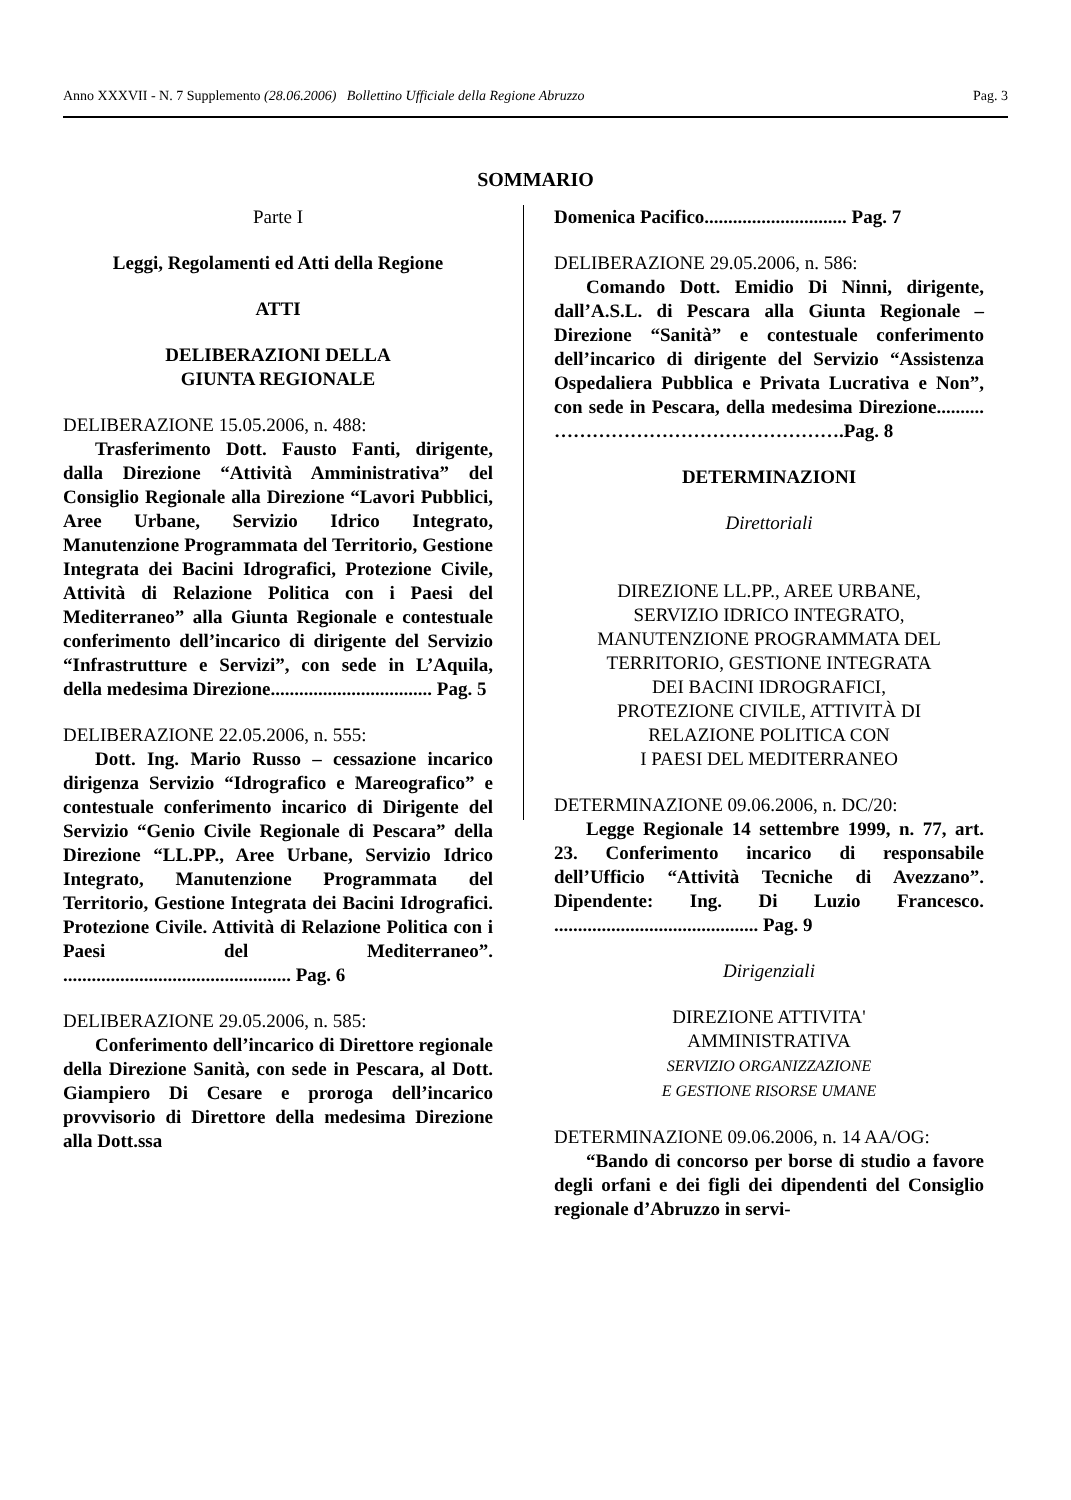Anno XXXVII - N. 7 Supplemento (28.06.2006) Bollettino Ufficiale della Regione Abruzzo Pag. 3
SOMMARIO
Parte I
Leggi, Regolamenti ed Atti della Regione
ATTI
DELIBERAZIONI DELLA
GIUNTA REGIONALE
DELIBERAZIONE 15.05.2006, n. 488:
Trasferimento Dott. Fausto Fanti, dirigente, dalla Direzione “Attività Amministrativa” del Consiglio Regionale alla Direzione “Lavori Pubblici, Aree Urbane, Servizio Idrico Integrato, Manutenzione Programmata del Territorio, Gestione Integrata dei Bacini Idrografici, Protezione Civile, Attività di Relazione Politica con i Paesi del Mediterraneo” alla Giunta Regionale e contestuale conferimento dell’incarico di dirigente del Servizio “Infrastrutture e Servizi”, con sede in L’Aquila, della medesima Direzione.................................. Pag. 5
DELIBERAZIONE 22.05.2006, n. 555:
Dott. Ing. Mario Russo – cessazione incarico dirigenza Servizio “Idrografico e Mareografico” e contestuale conferimento incarico di Dirigente del Servizio “Genio Civile Regionale di Pescara” della Direzione “LL.PP., Aree Urbane, Servizio Idrico Integrato, Manutenzione Programmata del Territorio, Gestione Integrata dei Bacini Idrografici. Protezione Civile. Attività di Relazione Politica con i Paesi del Mediterraneo”. ................................................ Pag. 6
DELIBERAZIONE 29.05.2006, n. 585:
Conferimento dell’incarico di Direttore regionale della Direzione Sanità, con sede in Pescara, al Dott. Giampiero Di Cesare e proroga dell’incarico provvisorio di Direttore della medesima Direzione alla Dott.ssa
Domenica Pacifico.............................. Pag. 7
DELIBERAZIONE 29.05.2006, n. 586:
Comando Dott. Emidio Di Ninni, dirigente, dall’A.S.L. di Pescara alla Giunta Regionale – Direzione “Sanità” e contestuale conferimento dell’incarico di dirigente del Servizio “Assistenza Ospedaliera Pubblica e Privata Lucrativa e Non”, con sede in Pescara, della medesima Direzione.......... ……………………………………….Pag. 8
DETERMINAZIONI
Direttoriali
DIREZIONE LL.PP., AREE URBANE,
SERVIZIO IDRICO INTEGRATO,
MANUTENZIONE PROGRAMMATA DEL
TERRITORIO, GESTIONE INTEGRATA
DEI BACINI IDROGRAFICI,
PROTEZIONE CIVILE, ATTIVITÀ DI
RELAZIONE POLITICA CON
I PAESI DEL MEDITERRANEO
DETERMINAZIONE 09.06.2006, n. DC/20:
Legge Regionale 14 settembre 1999, n. 77, art. 23. Conferimento incarico di responsabile dell’Ufficio “Attività Tecniche di Avezzano”. Dipendente: Ing. Di Luzio Francesco. ........................................... Pag. 9
Dirigenziali
DIREZIONE ATTIVITA'
AMMINISTRATIVA
SERVIZIO ORGANIZZAZIONE
E GESTIONE RISORSE UMANE
DETERMINAZIONE 09.06.2006, n. 14 AA/OG:
“Bando di concorso per borse di studio a favore degli orfani e dei figli dei dipendenti del Consiglio regionale d’Abruzzo in servi-